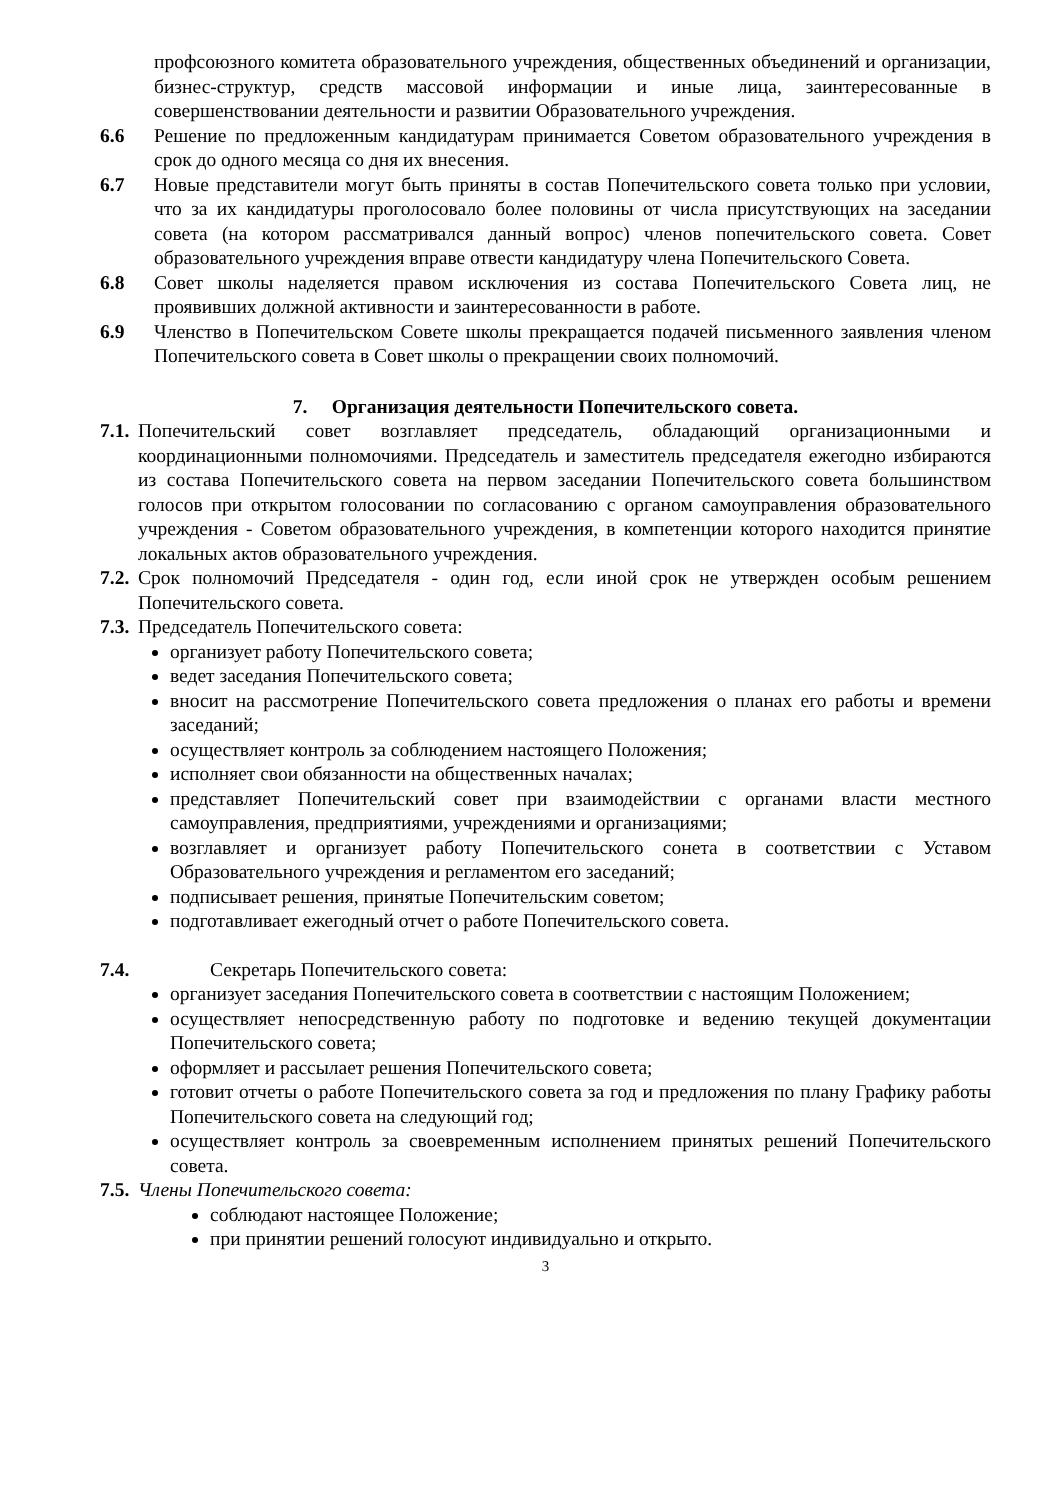профсоюзного комитета образовательного учреждения, общественных объединений и организации, бизнес-структур, средств массовой информации и иные лица, заинтересованные в совершенствовании деятельности и развитии Образовательного учреждения.
6.6 Решение по предложенным кандидатурам принимается Советом образовательного учреждения в срок до одного месяца со дня их внесения.
6.7 Новые представители могут быть приняты в состав Попечительского совета только при условии, что за их кандидатуры проголосовало более половины от числа присутствующих на заседании совета (на котором рассматривался данный вопрос) членов попечительского совета. Совет образовательного учреждения вправе отвести кандидатуру члена Попечительского Совета.
6.8 Совет школы наделяется правом исключения из состава Попечительского Совета лиц, не проявивших должной активности и заинтересованности в работе.
6.9 Членство в Попечительском Совете школы прекращается подачей письменного заявления членом Попечительского совета в Совет школы о прекращении своих полномочий.
7. Организация деятельности Попечительского совета.
7.1. Попечительский совет возглавляет председатель, обладающий организационными и координационными полномочиями. Председатель и заместитель председателя ежегодно избираются из состава Попечительского совета на первом заседании Попечительского совета большинством голосов при открытом голосовании по согласованию с органом самоуправления образовательного учреждения - Советом образовательного учреждения, в компетенции которого находится принятие локальных актов образовательного учреждения.
7.2. Срок полномочий Председателя - один год, если иной срок не утвержден особым решением Попечительского совета.
7.3. Председатель Попечительского совета:
организует работу Попечительского совета;
ведет заседания Попечительского совета;
вносит на рассмотрение Попечительского совета предложения о планах его работы и времени заседаний;
осуществляет контроль за соблюдением настоящего Положения;
исполняет свои обязанности на общественных началах;
представляет Попечительский совет при взаимодействии с органами власти местного самоуправления, предприятиями, учреждениями и организациями;
возглавляет и организует работу Попечительского сонета в соответствии с Уставом Образовательного учреждения и регламентом его заседаний;
подписывает решения, принятые Попечительским советом;
подготавливает ежегодный отчет о работе Попечительского совета.
7.4. Секретарь Попечительского совета:
организует заседания Попечительского совета в соответствии с настоящим Положением;
осуществляет непосредственную работу по подготовке и ведению текущей документации Попечительского совета;
оформляет и рассылает решения Попечительского совета;
готовит отчеты о работе Попечительского совета за год и предложения по плану Графику работы Попечительского совета на следующий год;
осуществляет контроль за своевременным исполнением принятых решений Попечительского совета.
7.5. Члены Попечительского совета:
соблюдают настоящее Положение;
при принятии решений голосуют индивидуально и открыто.
3